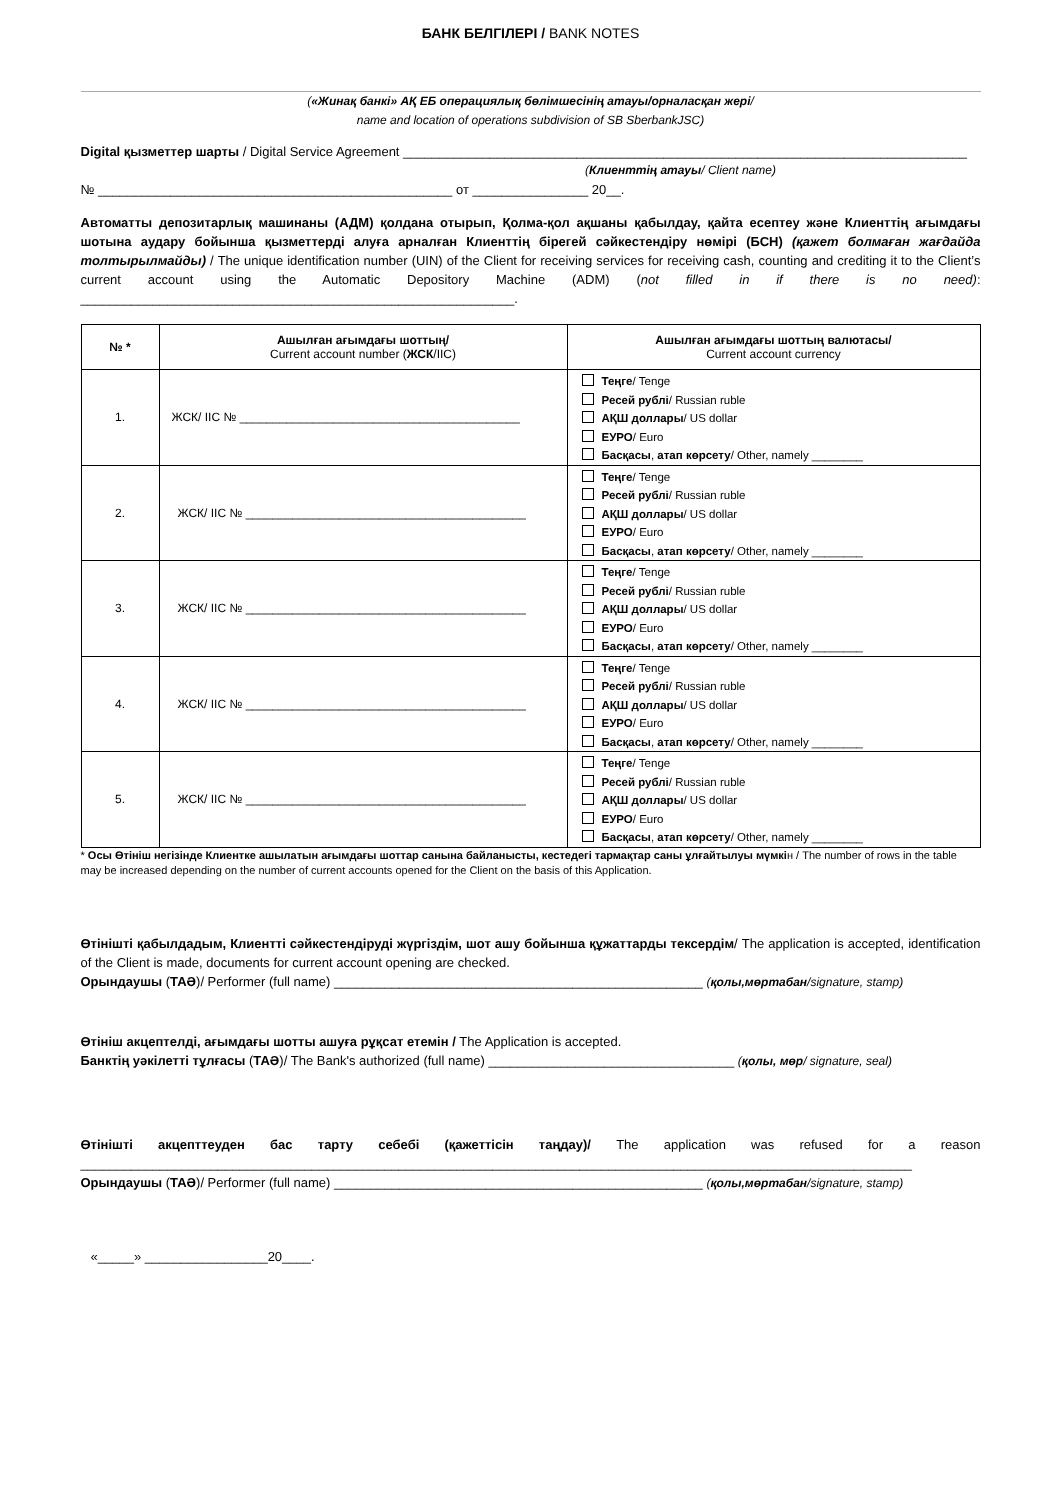БАНК БЕЛГІЛЕРІ / BANK NOTES
(«Жинақ банкі» АҚ ЕБ операциялық бөлімшесінің атауы/орналасқан жері/
name and location of operations subdivision of SB SberbankJSC)
Digital қызметтер шарты / Digital Service Agreement ______________________________________________________________________________
(Клиенттің атауы/ Client name)
№ _________________________________________________ от ________________ 20__.
Автоматты депозитарлық машинаны (АДМ) қолдана отырып, Қолма-қол ақшаны қабылдау, қайта есептеу және Клиенттің ағымдағы шотына аудару бойынша қызметтерді алуға арналған Клиенттің бірегей сәйкестендіру нөмірі (БСН) (қажет болмаған жағдайда толтырылмайды) / The unique identification number (UIN) of the Client for receiving services for receiving cash, counting and crediting it to the Client’s current account using the Automatic Depository Machine (ADM) (not filled in if there is no need): ____________________________________________________________.
| № * | Ашылған ағымдағы шоттың/ Current account number ( ЖСК /IIC) | Ашылған ағымдағы шоттың валютасы/ Current account currency |
| --- | --- | --- |
| 1. | ЖСК/ IIC № __________________________________________ | Теңге / Tenge Ресей рублі / Russian ruble АҚШ доллары / US dollar ЕУРО / Euro Басқасы , атап көрсету / Other, namely ________ |
| 2. | ЖСК/ IIC № __________________________________________ | Теңге / Tenge Ресей рублі / Russian ruble АҚШ доллары / US dollar ЕУРО / Euro Басқасы , атап көрсету / Other, namely ________ |
| 3. | ЖСК/ IIC № __________________________________________ | Теңге / Tenge Ресей рублі / Russian ruble АҚШ доллары / US dollar ЕУРО / Euro Басқасы , атап көрсету / Other, namely ________ |
| 4. | ЖСК/ IIC № __________________________________________ | Теңге / Tenge Ресей рублі / Russian ruble АҚШ доллары / US dollar ЕУРО / Euro Басқасы , атап көрсету / Other, namely ________ |
| 5. | ЖСК/ IIC № __________________________________________ | Теңге / Tenge Ресей рублі / Russian ruble АҚШ доллары / US dollar ЕУРО / Euro Басқасы , атап көрсету / Other, namely ________ |
* Осы Өтініш негізінде Клиентке ашылатын ағымдағы шоттар санына байланысты, кестедегі тармақтар саны ұлғайтылуы мүмкін / The number of rows in the table may be increased depending on the number of current accounts opened for the Client on the basis of this Application.
Өтінішті қабылдадым, Клиентті сәйкестендіруді жүргіздім, шот ашу бойынша құжаттарды тексердім/ The application is accepted, identification of the Client is made, documents for current account opening are checked.
Орындаушы (ТАӘ)/ Performer (full name) ___________________________________________________ (қолы,мөртабан/signature, stamp)
Өтініш акцептелді, ағымдағы шотты ашуға рұқсат етемін / The Application is accepted.
Банктің уәкілетті тұлғасы (ТАӘ)/ The Bank's authorized (full name) __________________________________ (қолы, мөр/ signature, seal)
Өтінішті акцепттеуден бас тарту себебі (қажеттісін таңдау)/ The application was refused for a reason ___________________________________________________________________________________________________________________
Орындаушы (ТАӘ)/ Performer (full name) ___________________________________________________ (қолы,мөртабан/signature, stamp)
«_____» _________________20____.